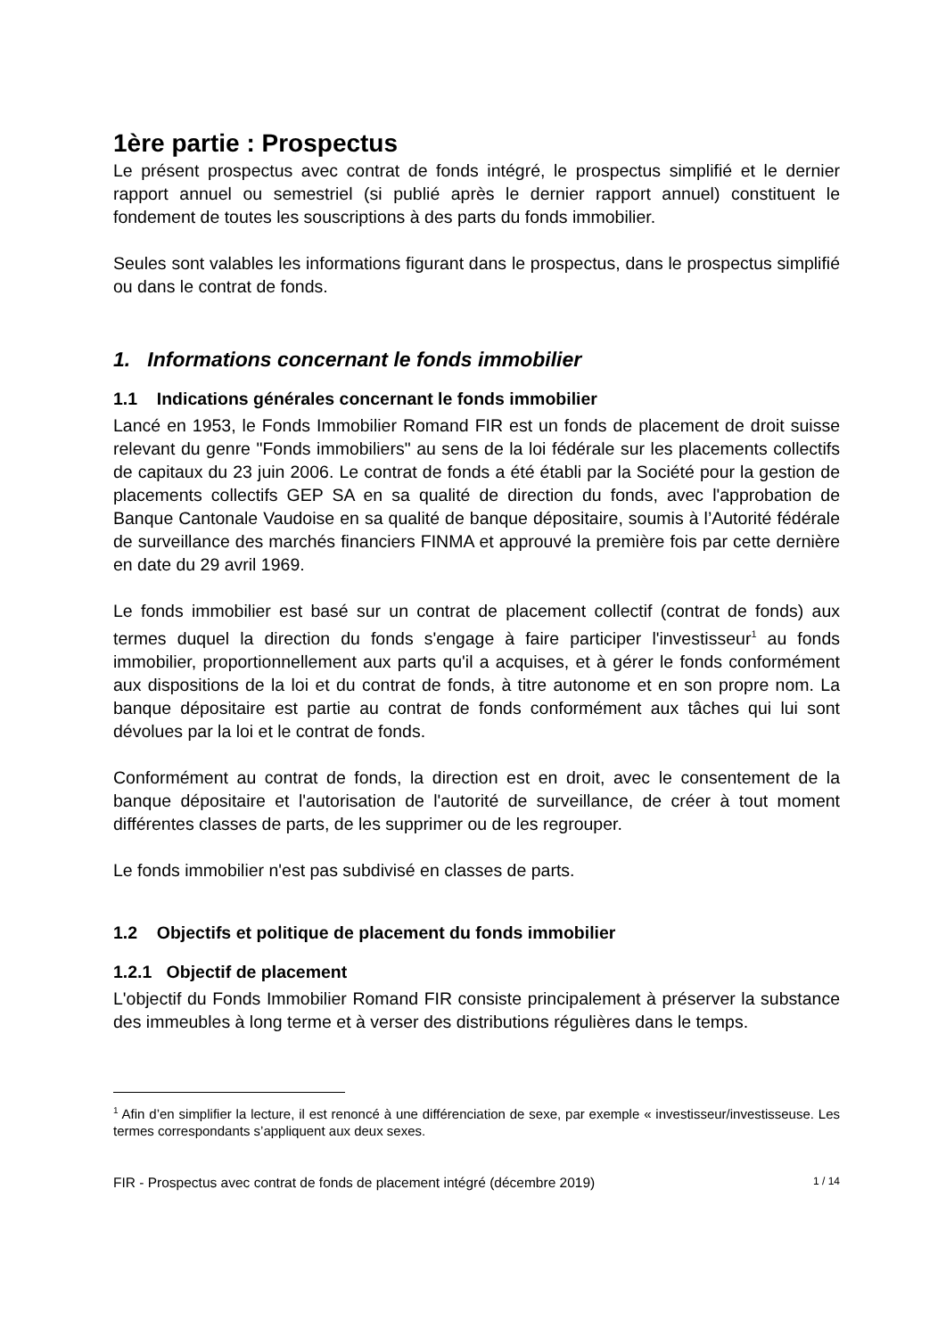1ère partie : Prospectus
Le présent prospectus avec contrat de fonds intégré, le prospectus simplifié et le dernier rapport annuel ou semestriel (si publié après le dernier rapport annuel) constituent le fondement de toutes les souscriptions à des parts du fonds immobilier.
Seules sont valables les informations figurant dans le prospectus, dans le prospectus simplifié ou dans le contrat de fonds.
1. Informations concernant le fonds immobilier
1.1 Indications générales concernant le fonds immobilier
Lancé en 1953, le Fonds Immobilier Romand FIR est un fonds de placement de droit suisse relevant du genre "Fonds immobiliers" au sens de la loi fédérale sur les placements collectifs de capitaux du 23 juin 2006. Le contrat de fonds a été établi par la Société pour la gestion de placements collectifs GEP SA en sa qualité de direction du fonds, avec l'approbation de Banque Cantonale Vaudoise en sa qualité de banque dépositaire, soumis à l’Autorité fédérale de surveillance des marchés financiers FINMA et approuvé la première fois par cette dernière en date du 29 avril 1969.
Le fonds immobilier est basé sur un contrat de placement collectif (contrat de fonds) aux termes duquel la direction du fonds s'engage à faire participer l'investisseur<sup>1</sup> au fonds immobilier, proportionnellement aux parts qu'il a acquises, et à gérer le fonds conformément aux dispositions de la loi et du contrat de fonds, à titre autonome et en son propre nom. La banque dépositaire est partie au contrat de fonds conformément aux tâches qui lui sont dévolues par la loi et le contrat de fonds.
Conformément au contrat de fonds, la direction est en droit, avec le consentement de la banque dépositaire et l'autorisation de l'autorité de surveillance, de créer à tout moment différentes classes de parts, de les supprimer ou de les regrouper.
Le fonds immobilier n'est pas subdivisé en classes de parts.
1.2 Objectifs et politique de placement du fonds immobilier
1.2.1 Objectif de placement
L'objectif du Fonds Immobilier Romand FIR consiste principalement à préserver la substance des immeubles à long terme et à verser des distributions régulières dans le temps.
<sup>1</sup> Afin d’en simplifier la lecture, il est renoncé à une différenciation de sexe, par exemple « investisseur/investisseuse. Les termes correspondants s’appliquent aux deux sexes.
FIR - Prospectus avec contrat de fonds de placement intégré (décembre 2019) 1 / 14